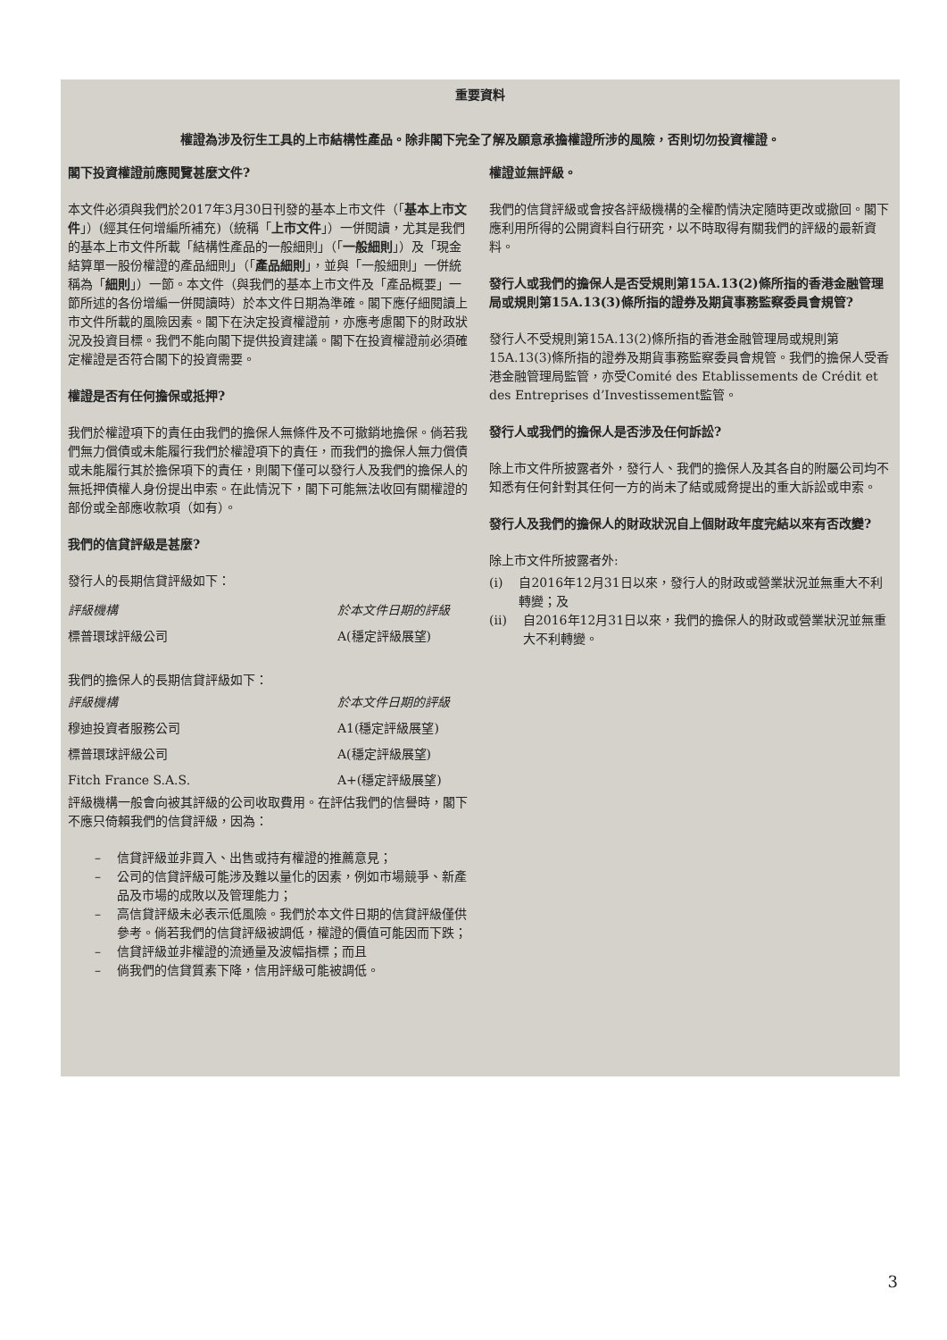重要資料
權證為涉及衍生工具的上市結構性產品。除非閣下完全了解及願意承擔權證所涉的風險，否則切勿投資權證。
閣下投資權證前應閱覽甚麼文件?
本文件必須與我們於2017年3月30日刊發的基本上市文件（「基本上市文件」）(經其任何增編所補充)（統稱「上市文件」）一併閱讀，尤其是我們的基本上市文件所載「結構性產品的一般細則」（「一般細則」）及「現金結算單一股份權證的產品細則」（「產品細則」，並與「一般細則」一併統稱為「細則」）一節。本文件（與我們的基本上市文件及「產品概要」一節所述的各份增編一併閱讀時）於本文件日期為準確。閣下應仔細閱讀上市文件所載的風險因素。閣下在決定投資權證前，亦應考慮閣下的財政狀況及投資目標。我們不能向閣下提供投資建議。閣下在投資權證前必須確定權證是否符合閣下的投資需要。
權證是否有任何擔保或抵押?
我們於權證項下的責任由我們的擔保人無條件及不可撤銷地擔保。倘若我們無力償債或未能履行我們於權證項下的責任，而我們的擔保人無力償債或未能履行其於擔保項下的責任，則閣下僅可以發行人及我們的擔保人的無抵押債權人身份提出申索。在此情況下，閣下可能無法收回有關權證的部份或全部應收款項（如有）。
我們的信貸評級是甚麼?
發行人的長期信貸評級如下：
| 評級機構 | 於本文件日期的評級 |
| 標普環球評級公司 | A(穩定評級展望) |
我們的擔保人的長期信貸評級如下：
| 評級機構 | 於本文件日期的評級 |
| 穆迪投資者服務公司 | A1(穩定評級展望) |
| 標普環球評級公司 | A(穩定評級展望) |
| Fitch France S.A.S. | A+(穩定評級展望) |
評級機構一般會向被其評級的公司收取費用。在評估我們的信譽時，閣下不應只倚賴我們的信貸評級，因為：
– 信貸評級並非買入、出售或持有權證的推薦意見；
– 公司的信貸評級可能涉及難以量化的因素，例如市場競爭、新產品及市場的成敗以及管理能力；
– 高信貸評級未必表示低風險。我們於本文件日期的信貸評級僅供參考。倘若我們的信貸評級被調低，權證的價值可能因而下跌；
– 信貸評級並非權證的流通量及波幅指標；而且
– 倘我們的信貸質素下降，信用評級可能被調低。
權證並無評級。
我們的信貸評級或會按各評級機構的全權酌情決定隨時更改或撤回。閣下應利用所得的公開資料自行研究，以不時取得有關我們的評級的最新資料。
發行人或我們的擔保人是否受規則第15A.13(2)條所指的香港金融管理局或規則第15A.13(3)條所指的證券及期貨事務監察委員會規管?
發行人不受規則第15A.13(2)條所指的香港金融管理局或規則第15A.13(3)條所指的證券及期貨事務監察委員會規管。我們的擔保人受香港金融管理局監管，亦受Comité des Etablissements de Crédit et des Entreprises d’Investissement監管。
發行人或我們的擔保人是否涉及任何訴訟?
除上市文件所披露者外，發行人、我們的擔保人及其各自的附屬公司均不知悉有任何針對其任何一方的尚未了結或威脅提出的重大訴訟或申索。
發行人及我們的擔保人的財政狀況自上個財政年度完結以來有否改變?
除上市文件所披露者外:
(i) 自2016年12月31日以來，發行人的財政或營業狀況並無重大不利轉變；及
(ii) 自2016年12月31日以來，我們的擔保人的財政或營業狀況並無重大不利轉變。
3